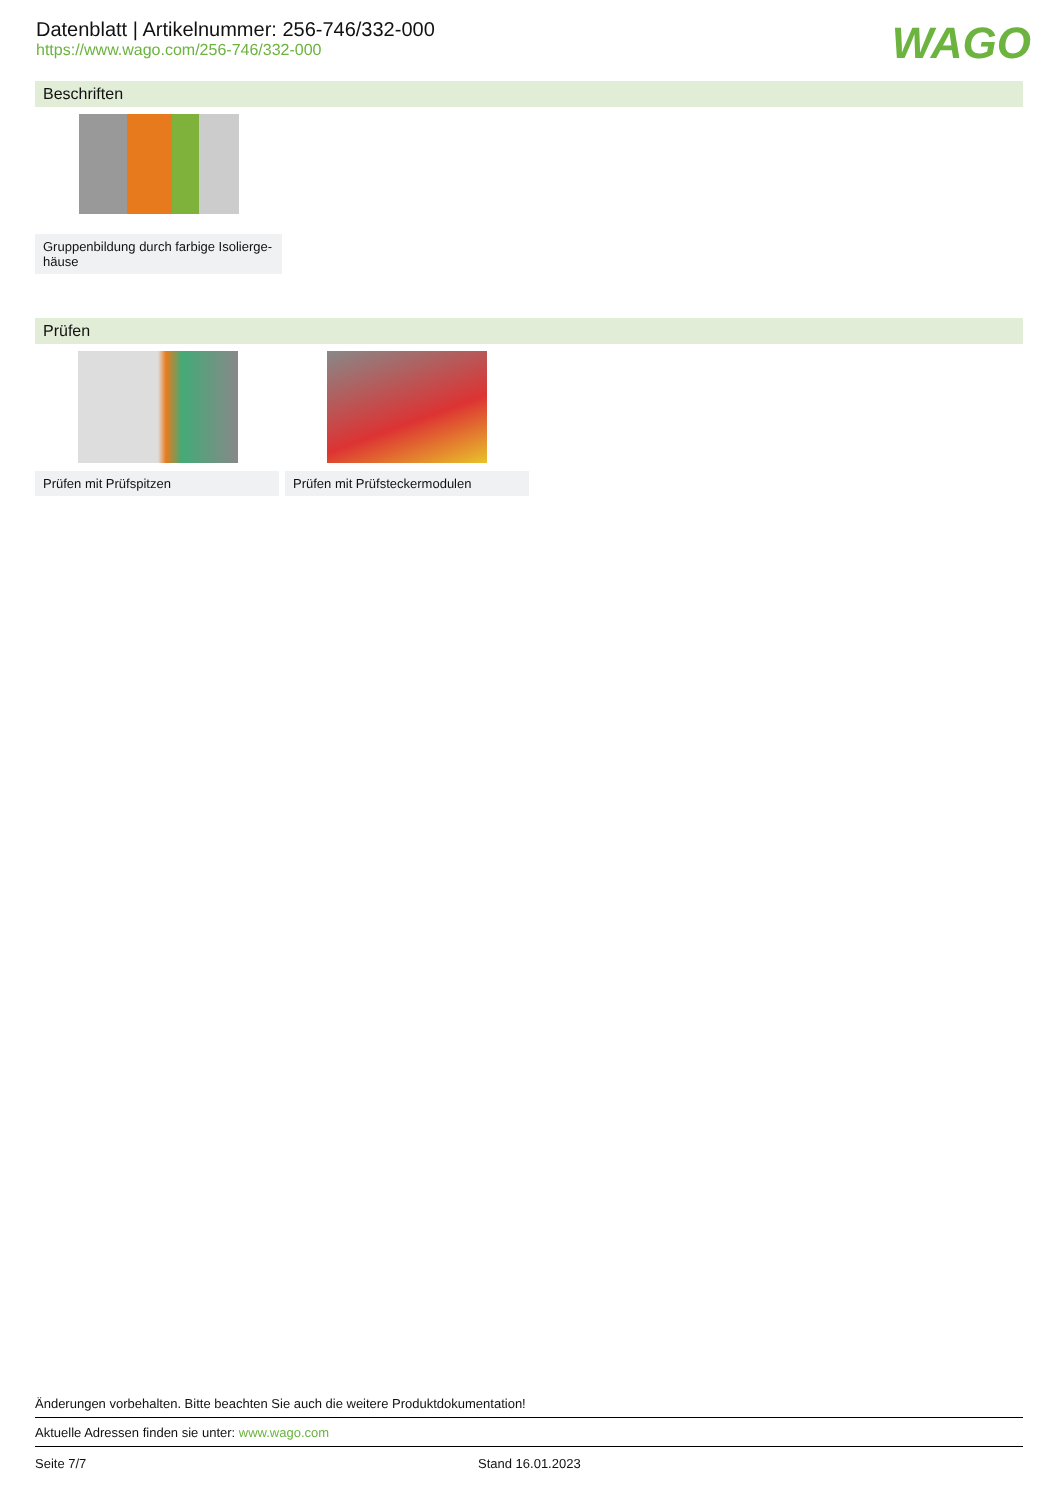Datenblatt | Artikelnummer: 256-746/332-000
https://www.wago.com/256-746/332-000
WAGO
Beschriften
Gruppenbildung durch farbige Isolierge-
häuse
Prüfen
Prüfen mit Prüfspitzen Prüfen mit Prüfsteckermodulen
Änderungen vorbehalten. Bitte beachten Sie auch die weitere Produktdokumentation!
Aktuelle Adressen finden sie unter: www.wago.com
Seite 7/7 Stand 16.01.2023